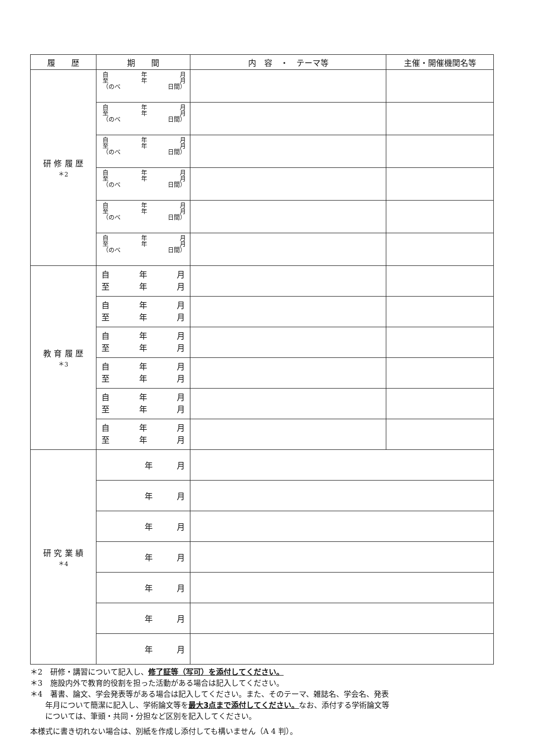| 履 歴 | 期 間 | 内 容 ・ テーマ等 | 主催・開催機関名等 |
| --- | --- | --- | --- |
| 研 修 履 歴 ＊2 | 自 年 月 至 年 月 （のべ 日間） | | |
| | 自 年 月 至 年 月 （のべ 日間） | | |
| | 自 年 月 至 年 月 （のべ 日間） | | |
| | 自 年 月 至 年 月 （のべ 日間） | | |
| | 自 年 月 至 年 月 （のべ 日間） | | |
| | 自 年 月 至 年 月 （のべ 日間） | | |
| 教 育 履 歴 ＊3 | 自 年 月 至 年 月 | | |
| | 自 年 月 至 年 月 | | |
| | 自 年 月 至 年 月 | | |
| | 自 年 月 至 年 月 | | |
| | 自 年 月 至 年 月 | | |
| | 自 年 月 至 年 月 | | |
| 研 究 業 績 ＊4 | 年 月 | | |
| | 年 月 | | |
| | 年 月 | | |
| | 年 月 | | |
| | 年 月 | | |
| | 年 月 | | |
| | 年 月 | | |
＊2　研修・講習について記入し、修了証等（写可）を添付してください。
＊3　施設内外で教育的役割を担った活動がある場合は記入してください。
＊4　著書、論文、学会発表等がある場合は記入してください。また、そのテーマ、雑誌名、学会名、発表
　　年月について簡潔に記入し、学術論文等を最大3点まで添付してください。なお、添付する学術論文等
　　については、筆頭・共同・分担など区別を記入してください。
本様式に書き切れない場合は、別紙を作成し添付しても構いません（A 4 判）。